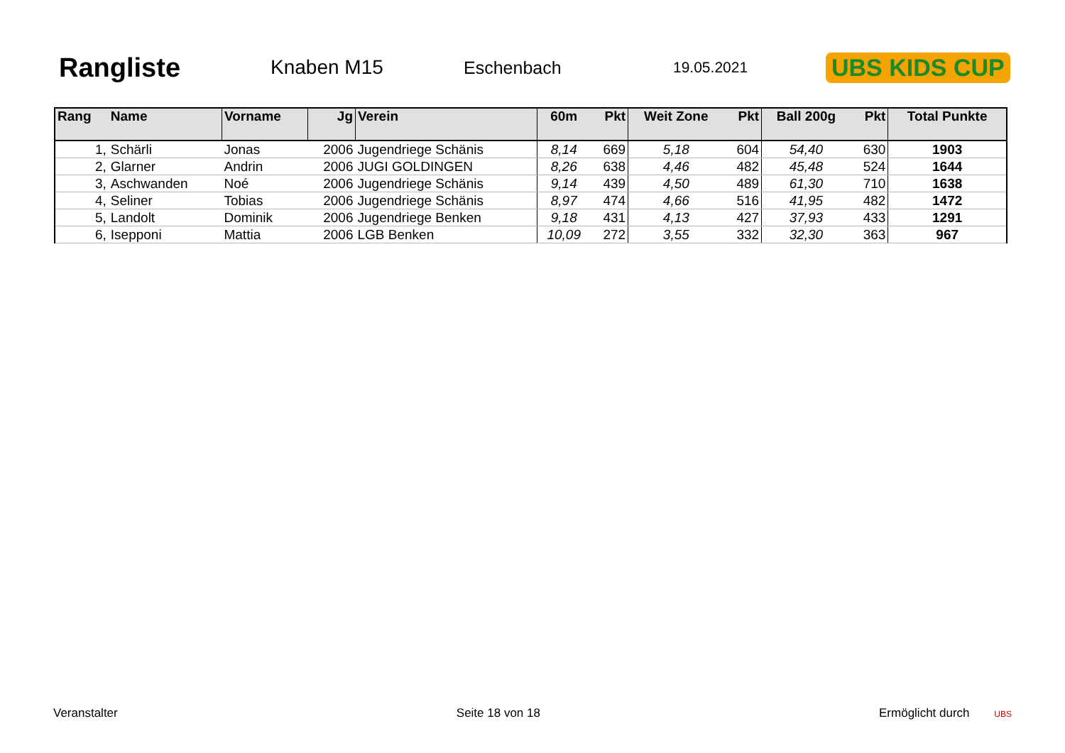Rangliste
Knaben M15 Eschenbach
19.05.2021
UBS KIDS CUP
| Rang | Name | Vorname | Jg | Verein | 60m | Pkt | Weit Zone | Pkt | Ball 200g | Pkt | Total Punkte |
| --- | --- | --- | --- | --- | --- | --- | --- | --- | --- | --- | --- |
| 1, | Schärli | Jonas | 2006 | Jugendriege Schänis | 8,14 | 669 | 5,18 | 604 | 54,40 | 630 | 1903 |
| 2, | Glarner | Andrin | 2006 | JUGI GOLDINGEN | 8,26 | 638 | 4,46 | 482 | 45,48 | 524 | 1644 |
| 3, | Aschwanden | Noé | 2006 | Jugendriege Schänis | 9,14 | 439 | 4,50 | 489 | 61,30 | 710 | 1638 |
| 4, | Seliner | Tobias | 2006 | Jugendriege Schänis | 8,97 | 474 | 4,66 | 516 | 41,95 | 482 | 1472 |
| 5, | Landolt | Dominik | 2006 | Jugendriege Benken | 9,18 | 431 | 4,13 | 427 | 37,93 | 433 | 1291 |
| 6, | Isepponi | Mattia | 2006 | LGB Benken | 10,09 | 272 | 3,55 | 332 | 32,30 | 363 | 967 |
Veranstalter Seite 18 von 18 Ermöglicht durch UBS